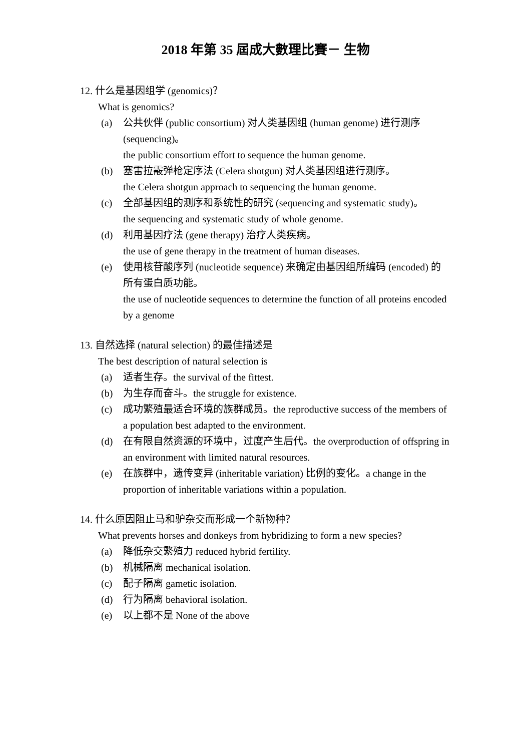2018 年第 35 屆成大數理比賽－ 生物
12. 什么是基因组学 (genomics)？
What is genomics?
(a) 公共伙伴 (public consortium) 对人类基因组 (human genome) 进行测序 (sequencing)。
the public consortium effort to sequence the human genome.
(b) 塞雷拉霰弹枪定序法 (Celera shotgun) 对人类基因组进行测序。
the Celera shotgun approach to sequencing the human genome.
(c) 全部基因组的测序和系统性的研究 (sequencing and systematic study)。
the sequencing and systematic study of whole genome.
(d) 利用基因疗法 (gene therapy) 治疗人类疾病。
the use of gene therapy in the treatment of human diseases.
(e) 使用核苷酸序列 (nucleotide sequence) 来确定由基因组所编码 (encoded) 的所有蛋白质功能。
the use of nucleotide sequences to determine the function of all proteins encoded by a genome
13. 自然选择 (natural selection) 的最佳描述是
The best description of natural selection is
(a) 适者生存。the survival of the fittest.
(b) 为生存而奋斗。the struggle for existence.
(c) 成功繁殖最适合环境的族群成员。the reproductive success of the members of a population best adapted to the environment.
(d) 在有限自然资源的环境中，过度产生后代。the overproduction of offspring in an environment with limited natural resources.
(e) 在族群中，遗传变异 (inheritable variation) 比例的变化。a change in the proportion of inheritable variations within a population.
14. 什么原因阻止马和驴杂交而形成一个新物种？
What prevents horses and donkeys from hybridizing to form a new species?
(a) 降低杂交繁殖力 reduced hybrid fertility.
(b) 机械隔离 mechanical isolation.
(c) 配子隔离 gametic isolation.
(d) 行为隔离 behavioral isolation.
(e) 以上都不是 None of the above